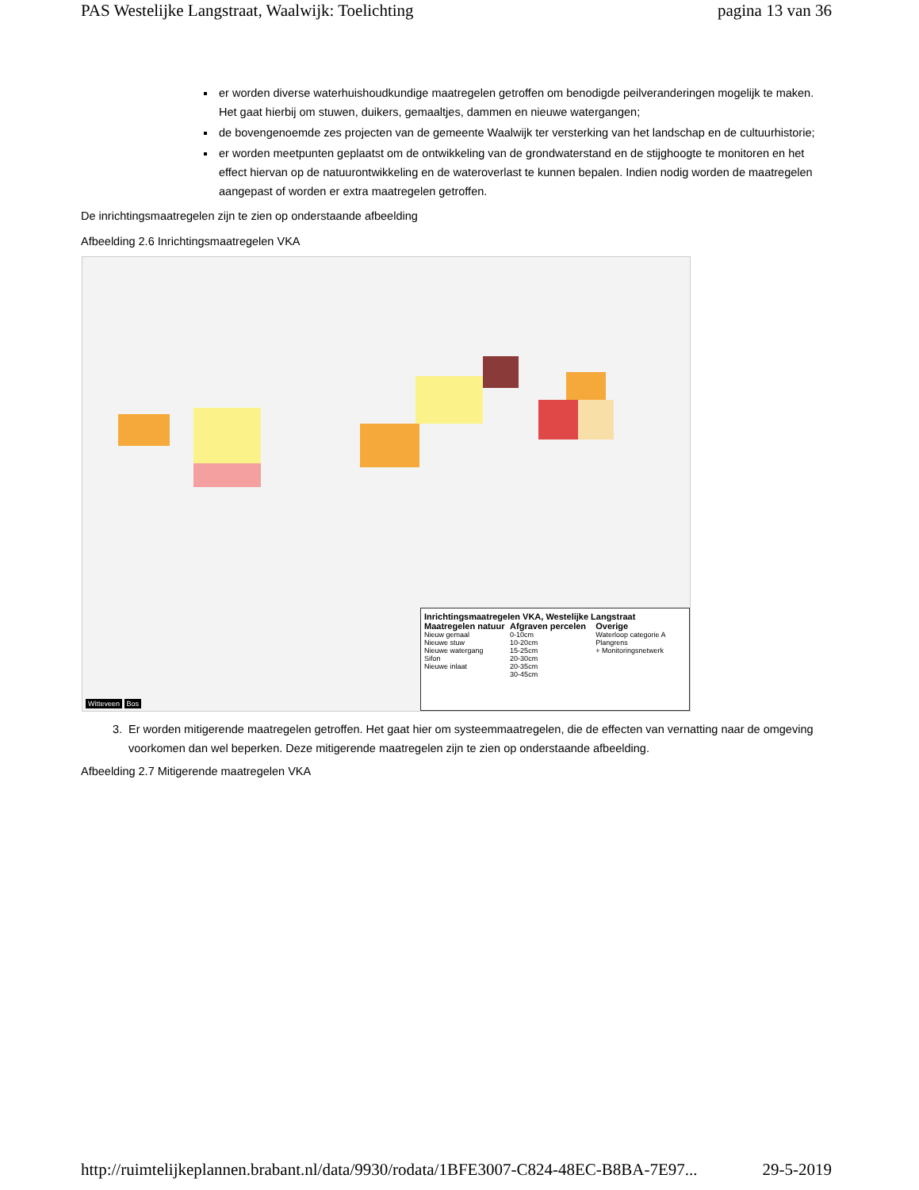PAS Westelijke Langstraat, Waalwijk: Toelichting pagina 13 van 36
er worden diverse waterhuishoudkundige maatregelen getroffen om benodigde peilveranderingen mogelijk te maken. Het gaat hierbij om stuwen, duikers, gemaaltjes, dammen en nieuwe watergangen;
de bovengenoemde zes projecten van de gemeente Waalwijk ter versterking van het landschap en de cultuurhistorie;
er worden meetpunten geplaatst om de ontwikkeling van de grondwaterstand en de stijghoogte te monitoren en het effect hiervan op de natuurontwikkeling en de wateroverlast te kunnen bepalen. Indien nodig worden de maatregelen aangepast of worden er extra maatregelen getroffen.
De inrichtingsmaatregelen zijn te zien op onderstaande afbeelding
Afbeelding 2.6 Inrichtingsmaatregelen VKA
Inrichtingsmaatregelen VKA, Westelijke Langstraat
Maatregelen natuur
Nieuw gemaal
Nieuwe stuw
Nieuwe watergang
Sifon
Nieuwe inlaat
Afgraven percelen
0-10cm
10-20cm
15-25cm
20-30cm
20-35cm
30-45cm
Overige
Waterloop categorie A
Plangrens
+ Monitoringsnetwerk
Witteveen Bos
3. Er worden mitigerende maatregelen getroffen. Het gaat hier om systeemmaatregelen, die de effecten van vernatting naar de omgeving voorkomen dan wel beperken. Deze mitigerende maatregelen zijn te zien op onderstaande afbeelding.
Afbeelding 2.7 Mitigerende maatregelen VKA
http://ruimtelijkeplannen.brabant.nl/data/9930/rodata/1BFE3007-C824-48EC-B8BA-7E97... 29-5-2019